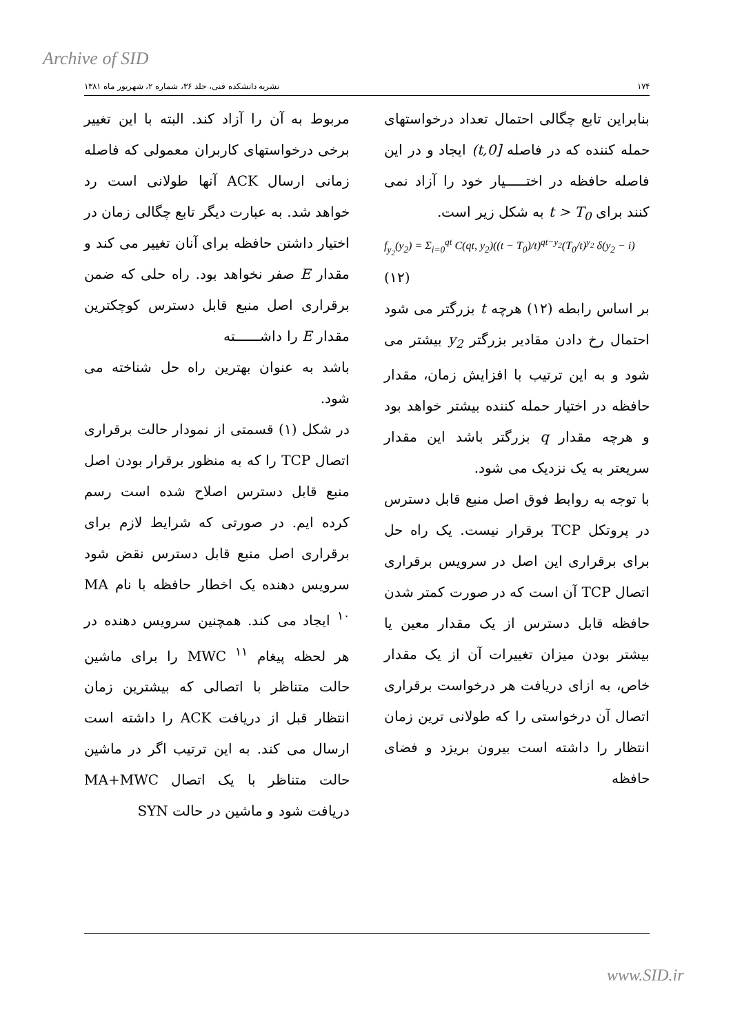Archive of SID
۱۷۴ نشریه دانشکده فنی، جلد ۳۶، شماره ۲، شهریور ماه ۱۳۸۱
بنابراین تابع چگالی احتمال تعداد درخواستهای حمله کننده که در فاصله [0,t) ایجاد و در این فاصله حافظه در اختـــــیار خود را آزاد نمی کنند برای t > T<sub>0</sub> به شکل زیر است.
f<sub>y<sub>2</sub></sub>(y<sub>2</sub>) = Σ<sub>i=0</sub><sup>qt</sup> C(qt, y<sub>2</sub>)((t − T<sub>0</sub>)/t)<sup>qt−y<sub>2</sub></sup>(T<sub>0</sub>/t)<sup>y<sub>2</sub></sup> δ(y<sub>2</sub> − i)
(۱۲)
بر اساس رابطه (۱۲) هرچه t بزرگتر می شود احتمال رخ دادن مقادیر بزرگتر y<sub>2</sub> بیشتر می شود و به این ترتیب با افزایش زمان، مقدار حافظه در اختیار حمله کننده بیشتر خواهد بود و هرچه مقدار q بزرگتر باشد این مقدار سریعتر به یک نزدیک می شود.
با توجه به روابط فوق اصل منبع قابل دسترس در پروتکل TCP برقرار نیست. یک راه حل برای برقراری این اصل در سرویس برقراری اتصال TCP آن است که در صورت کمتر شدن حافظه قابل دسترس از یک مقدار معین یا بیشتر بودن میزان تغییرات آن از یک مقدار خاص، به ازای دریافت هر درخواست برقراری اتصال آن درخواستی را که طولانی ترین زمان انتظار را داشته است بیرون بریزد و فضای حافظه
مربوط به آن را آزاد کند. البته با این تغییر برخی درخواستهای کاربران معمولی که فاصله زمانی ارسال ACK آنها طولانی است رد خواهد شد. به عبارت دیگر تابع چگالی زمان در اختیار داشتن حافظه برای آنان تغییر می کند و مقدار E صفر نخواهد بود. راه حلی که ضمن برقراری اصل منبع قابل دسترس کوچکترین مقدار E را داشــــــته
باشد به عنوان بهترین راه حل شناخته می شود.
در شکل (۱) قسمتی از نمودار حالت برقراری اتصال TCP را که به منظور برقرار بودن اصل منبع قابل دسترس اصلاح شده است رسم کرده ایم. در صورتی که شرایط لازم برای برقراری اصل منبع قابل دسترس نقض شود سرویس دهنده یک اخطار حافظه با نام MA <sup>۱۰</sup> ایجاد می کند. همچنین سرویس دهنده در هر لحظه پیغام MWC <sup>۱۱</sup> را برای ماشین حالت متناظر با اتصالی که بیشترین زمان انتظار قبل از دریافت ACK را داشته است ارسال می کند. به این ترتیب اگر در ماشین حالت متناظر با یک اتصال MA+MWC دریافت شود و ماشین در حالت SYN
www.SID.ir